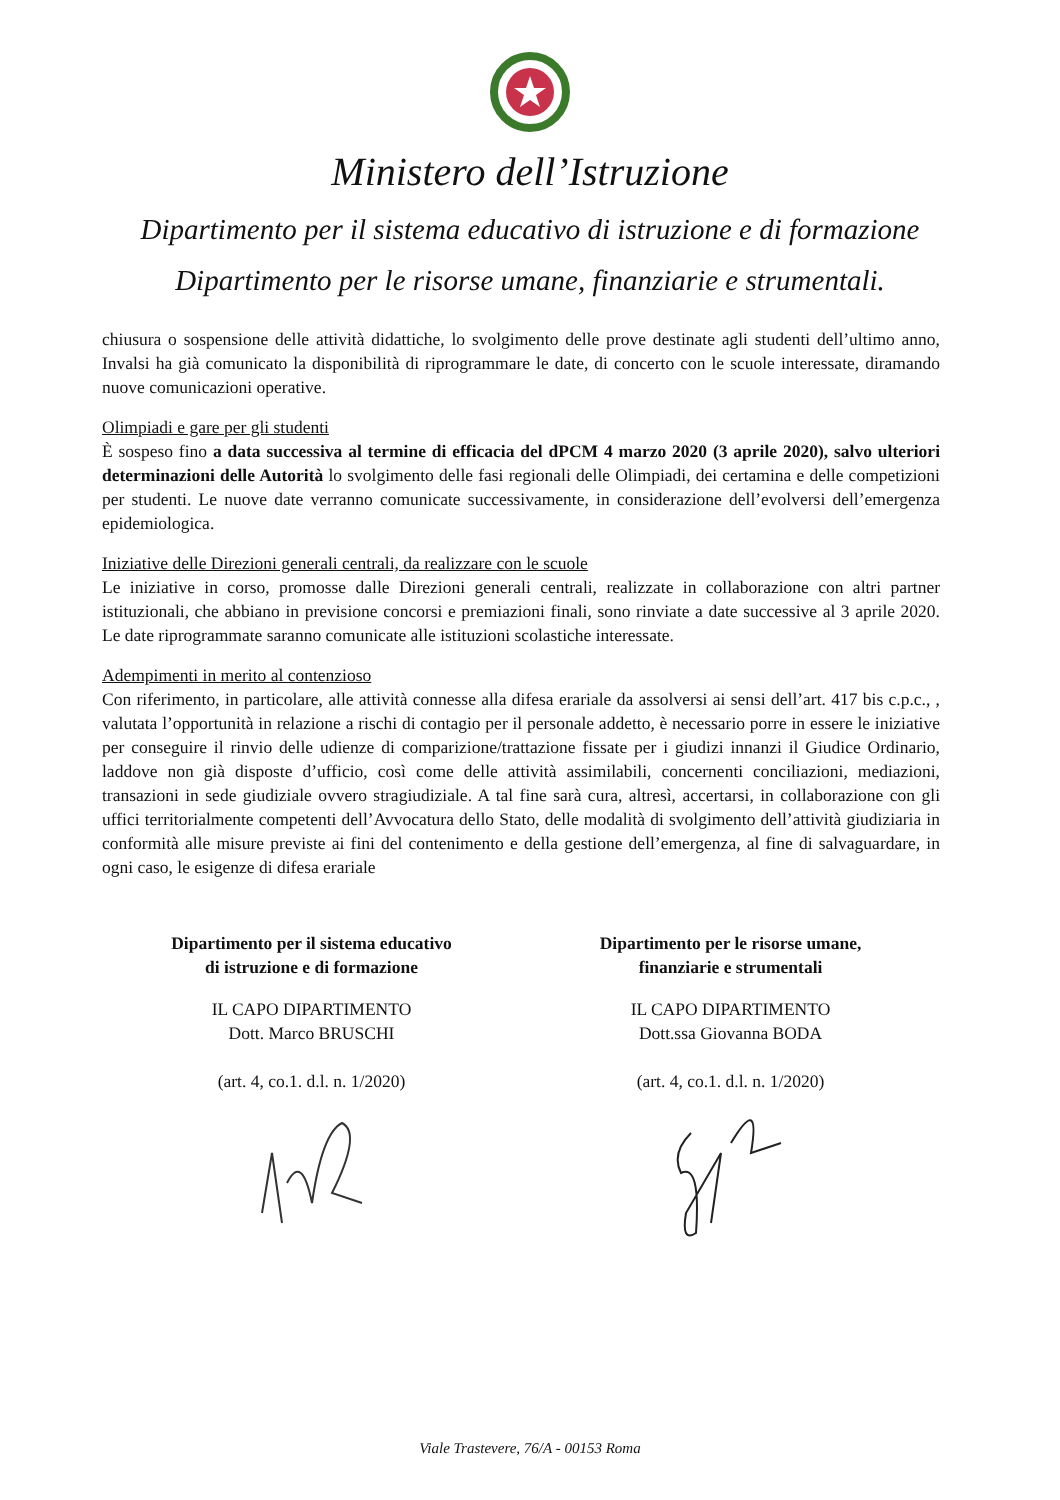Ministero dell’Istruzione
Dipartimento per il sistema educativo di istruzione e di formazione
Dipartimento per le risorse umane, finanziarie e strumentali.
chiusura o sospensione delle attività didattiche, lo svolgimento delle prove destinate agli studenti dell’ultimo anno, Invalsi ha già comunicato la disponibilità di riprogrammare le date, di concerto con le scuole interessate, diramando nuove comunicazioni operative.
Olimpiadi e gare per gli studenti
È sospeso fino a data successiva al termine di efficacia del dPCM 4 marzo 2020 (3 aprile 2020), salvo ulteriori determinazioni delle Autorità lo svolgimento delle fasi regionali delle Olimpiadi, dei certamina e delle competizioni per studenti. Le nuove date verranno comunicate successivamente, in considerazione dell’evolversi dell’emergenza epidemiologica.
Iniziative delle Direzioni generali centrali, da realizzare con le scuole
Le iniziative in corso, promosse dalle Direzioni generali centrali, realizzate in collaborazione con altri partner istituzionali, che abbiano in previsione concorsi e premiazioni finali, sono rinviate a date successive al 3 aprile 2020. Le date riprogrammate saranno comunicate alle istituzioni scolastiche interessate.
Adempimenti in merito al contenzioso
Con riferimento, in particolare, alle attività connesse alla difesa erariale da assolversi ai sensi dell’art. 417 bis c.p.c., , valutata l’opportunità in relazione a rischi di contagio per il personale addetto, è necessario porre in essere le iniziative per conseguire il rinvio delle udienze di comparizione/trattazione fissate per i giudizi innanzi il Giudice Ordinario, laddove non già disposte d’ufficio, così come delle attività assimilabili, concernenti conciliazioni, mediazioni, transazioni in sede giudiziale ovvero stragiudiziale. A tal fine sarà cura, altresì, accertarsi, in collaborazione con gli uffici territorialmente competenti dell’Avvocatura dello Stato, delle modalità di svolgimento dell’attività giudiziaria in conformità alle misure previste ai fini del contenimento e della gestione dell’emergenza, al fine di salvaguardare, in ogni caso, le esigenze di difesa erariale
Dipartimento per il sistema educativo
di istruzione e di formazione
IL CAPO DIPARTIMENTO
Dott. Marco BRUSCHI
(art. 4, co.1. d.l. n. 1/2020)
Dipartimento per le risorse umane,
finanziarie e strumentali
IL CAPO DIPARTIMENTO
Dott.ssa Giovanna BODA
(art. 4, co.1. d.l. n. 1/2020)
Viale Trastevere, 76/A - 00153 Roma